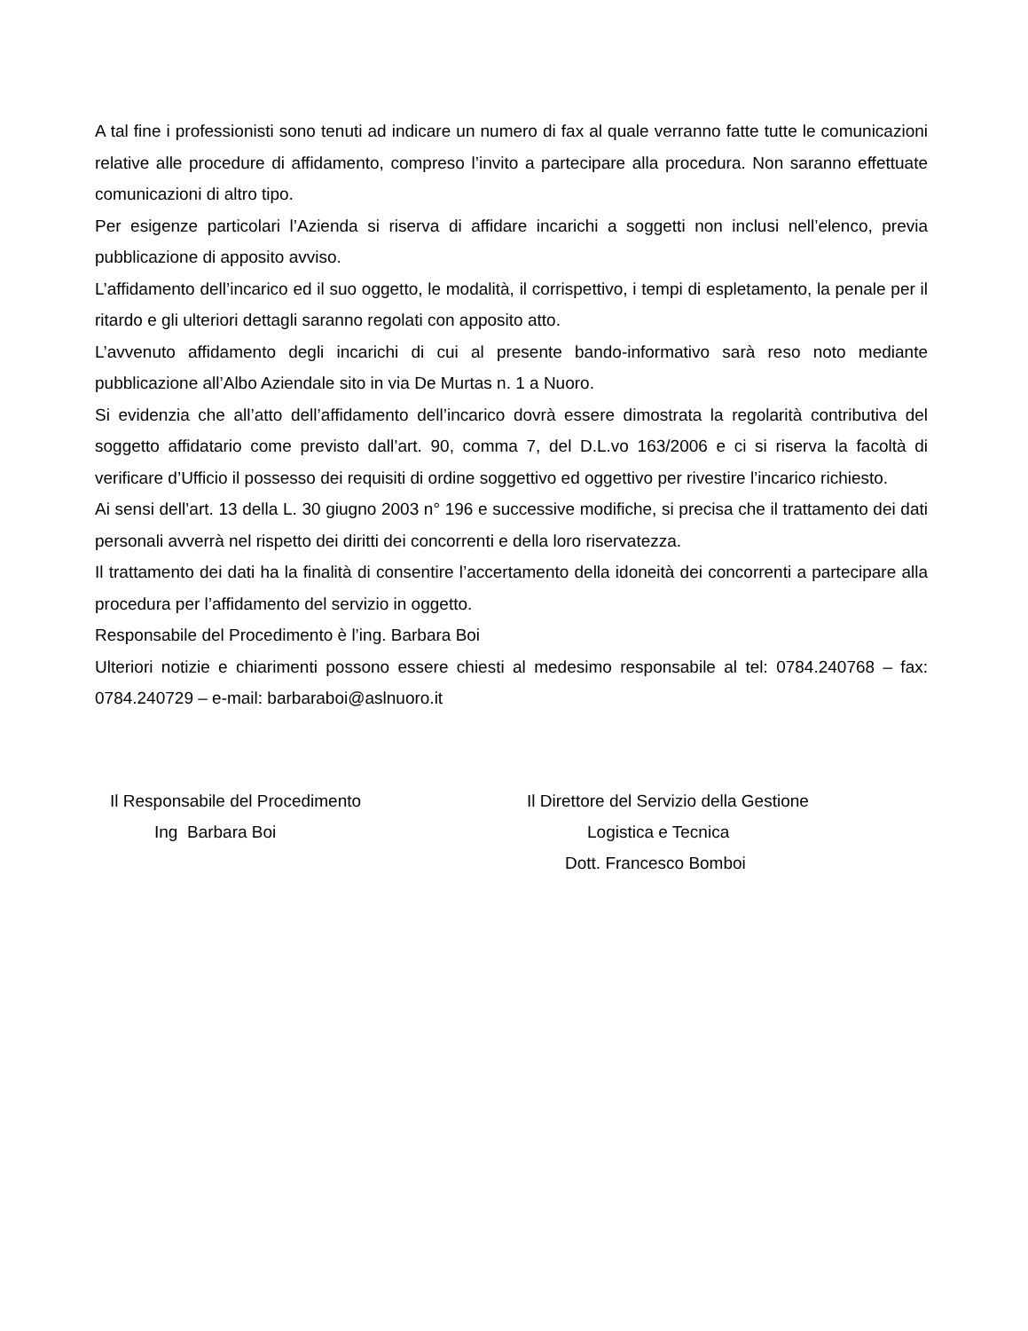A tal fine i professionisti sono tenuti ad indicare un numero di fax al quale verranno fatte tutte le comunicazioni relative alle procedure di affidamento, compreso l’invito a partecipare alla procedura. Non saranno effettuate comunicazioni di altro tipo.
Per esigenze particolari l’Azienda si riserva di affidare incarichi a soggetti non inclusi nell’elenco, previa pubblicazione di apposito avviso.
L’affidamento dell’incarico ed il suo oggetto, le modalità, il corrispettivo, i tempi di espletamento, la penale per il ritardo e gli ulteriori dettagli saranno regolati con apposito atto.
L’avvenuto affidamento degli incarichi di cui al presente bando-informativo sarà reso noto mediante pubblicazione all’Albo Aziendale sito in via De Murtas n. 1 a Nuoro.
Si evidenzia che all’atto dell’affidamento dell’incarico dovrà essere dimostrata la regolarità contributiva del soggetto affidatario come previsto dall’art. 90, comma 7, del D.L.vo 163/2006 e ci si riserva la facoltà di verificare d’Ufficio il possesso dei requisiti di ordine soggettivo ed oggettivo per rivestire l’incarico richiesto.
Ai sensi dell’art. 13 della L. 30 giugno 2003 n° 196 e successive modifiche, si precisa che il trattamento dei dati personali avverrà nel rispetto dei diritti dei concorrenti e della loro riservatezza.
Il trattamento dei dati ha la finalità di consentire l’accertamento della idoneità dei concorrenti a partecipare alla procedura per l’affidamento del servizio in oggetto.
Responsabile del Procedimento è l’ing. Barbara Boi
Ulteriori notizie e chiarimenti possono essere chiesti al medesimo responsabile al tel: 0784.240768 – fax: 0784.240729 – e-mail: barbaraboi@aslnuoro.it
Il Responsabile del Procedimento
Ing Barbara Boi
Il Direttore del Servizio della Gestione
Logistica e Tecnica
Dott. Francesco Bomboi